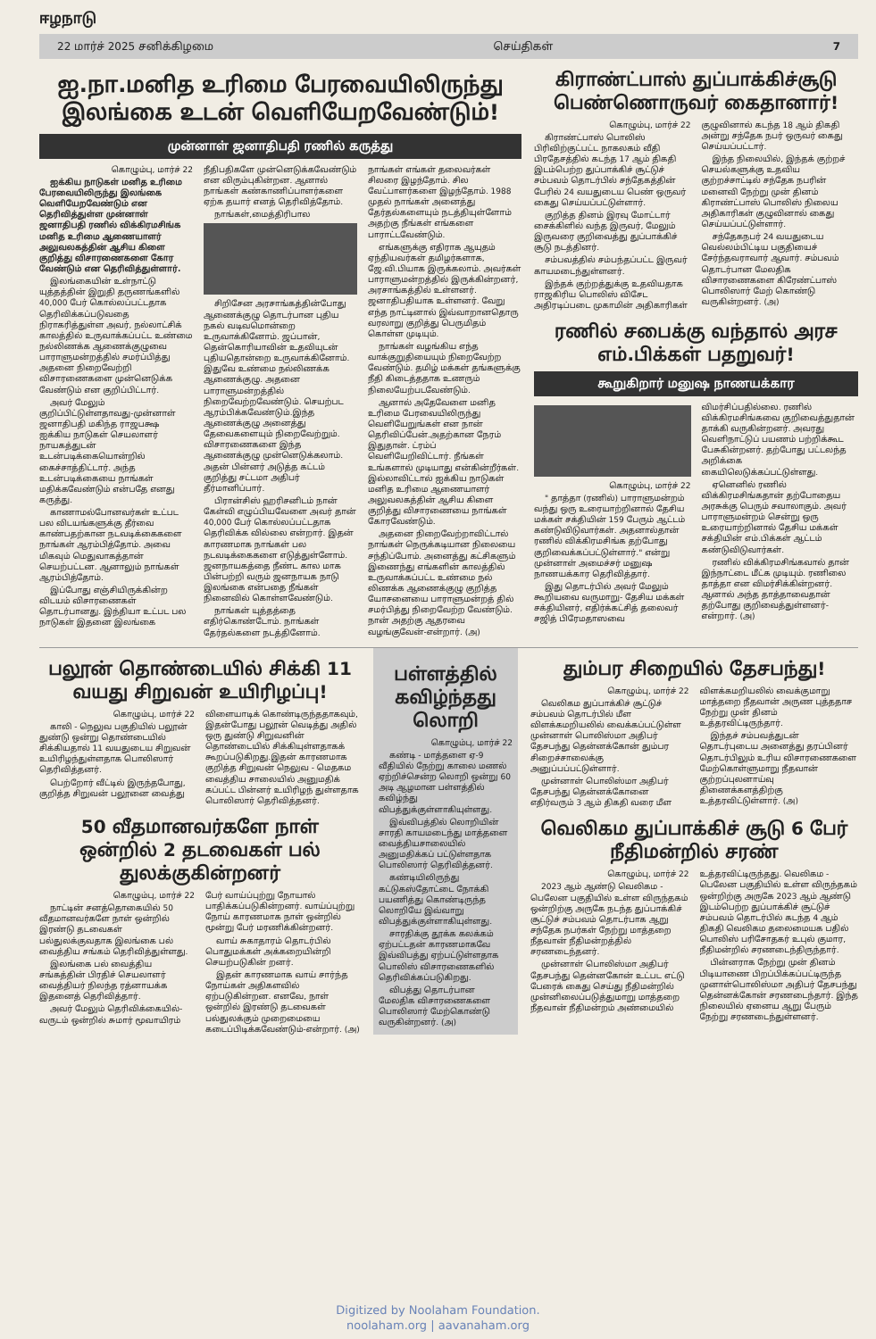ஈழநாடு
22 மார்ச் 2025 சனிக்கிழமை செய்திகள் 7
ஐ.நா.மனித உரிமை பேரவையிலிருந்து இலங்கை உடன் வெளியேறவேண்டும்!
முன்னாள் ஜனாதிபதி ரணில் கருத்து
கொழும்பு, மார்ச் 22
ஐக்கிய நாடுகள் மனித உரிமை பேரவையிலிருந்து இலங்கை வெளியேறவேண்டும் என தெரிவித்துள்ள முன்னாள் ஜனாதிபதி ரணில் விக்கிரமசிங்க மனித உரிமை ஆணையாளர் அலுவலகத்தின் ஆசிய கிளை குறித்து விசாரணைகளை கோர வேண்டும் என தெரிவித்துள்ளார்.
இலங்கையின் உள்நாட்டு யுத்தத்தின் இறுதி தருணங்களில் 40,000 பேர் கொல்லப்பட்டதாக தெரிவிக்கப்படுவதை நிராகரித்துள்ள அவர், நல்லாட்சிக் காலத்தில் உருவாக்கப்பட்ட உண்மை நல்லிணக்க ஆணைக்குழுவை பாராளுமன்றத்தில் சமர்ப்பித்து அதனை நிறைவேற்றி விசாரணைகளை முன்னெடுக்க வேண்டும் என குறிப்பிட்டார்.
அவர் மேலும் குறிப்பிட்டுள்ளதாவது-முன்னாள் ஜனாதிபதி மகிந்த ராஜபக்ஷ ஐக்கிய நாடுகள் செயலாளர் நாயகத்துடன் உடன்படிக்கையொன்றில் கைச்சாத்திட்டார். அந்த உடன்படிக்கையை நாங்கள் மதிக்கவேண்டும் என்பதே எனது கருத்து.
காணாமல்போனவர்கள் உட்பட பல விடயங்களுக்கு தீர்வை காண்பதற்கான நடவடிக்கைகளை நாங்கள் ஆரம்பித்தோம். அவை மிகவும் மெதுவாகத்தான் செயற்பட்டன. ஆனாலும் நாங்கள் ஆரம்பித்தோம்.
இப்போது எஞ்சியிருக்கின்ற விடயம் விசாரணைகள் தொடர்பானது. இந்தியா உட்பட பல நாடுகள் இதனை இலங்கை நீதிபதிகளே முன்னெடுக்கவேண்டும் என விரும்புகின்றன. ஆனால் நாங்கள் கண்காணிப்பாளர்களை ஏற்க தயார் எனத் தெரிவித்தோம்.
நாங்கள்,மைத்திரிபால
சிறிசேன அரசாங்கத்தின்போது ஆணைக்குழு தொடர்பான புதிய நகல் வடிவமொன்றை உருவாக்கினோம். ஜப்பான், தென்கொரியாவின் உதவியுடன் புதியதொன்றை உருவாக்கினோம். இதுவே உண்மை நல்லிணக்க ஆணைக்குழு. அதனை பாராளுமன்றத்தில் நிறைவேற்றவேண்டும். செயற்பட ஆரம்பிக்கவேண்டும்.இந்த ஆணைக்குழு அனைத்து தேவைகளையும் நிறைவேற்றும். விசாரணைகளை இந்த ஆணைக்குழு முன்னெடுக்கலாம். அதன் பின்னர் அடுத்த கட்டம் குறித்து சட்டமா அதிபர் தீர்மானிப்பார்.
பிரான்சிஸ் ஹரிசனிடம் நான் கேள்வி எழுப்பியவேளை அவர் தான் 40,000 பேர் கொல்லப்பட்டதாக தெரிவிக்க வில்லை என்றார். இதன் காரணமாக நாங்கள் பல நடவடிக்கைகளை எடுத்துள்ளோம். ஜனநாயகத்தை நீண்ட கால மாக பின்பற்றி வரும் ஜனநாயக நாடு இலங்கை என்பதை நீங்கள் நினைவில் கொள்ளவேண்டும்.
நாங்கள் யுத்தத்தை எதிர்கொண்டோம். நாங்கள் தேர்தல்களை நடத்தினோம். நாங்கள் எங்கள் தலைவர்கள் சிலரை இழந்தோம். சில வேட்பாளர்களை இழந்தோம். 1988 முதல் நாங்கள் அனைத்து தேர்தல்களையும் நடத்தியுள்ளோம் அதற்கு நீங்கள் எங்களை பாராட்டவேண்டும்.
எங்களுக்கு எதிராக ஆயுதம் ஏந்தியவர்கள் தமிழர்களாக, ஜே.வி.பியாக இருக்கலாம். அவர்கள் பாராளுமன்றத்தில் இருக்கின்றனர், அரசாங்கத்தில் உள்ளனர். ஜனாதிபதியாக உள்ளனர். வேறு எந்த நாட்டினால் இவ்வாறானதொரு வரலாறு குறித்து பெருமிதம் கொள்ள முடியும்.
நாங்கள் வழங்கிய எந்த வாக்குறுதியையும் நிறைவேற்ற வேண்டும். தமிழ் மக்கள் தங்களுக்கு நீதி கிடைத்ததாக உணரும் நிலையேற்படவேண்டும்.
ஆனால் அதேவேளை மனித உரிமை பேரவையிலிருந்து வெளியேறுங்கள் என நான் தெரிவிப்பேன்.அதற்கான நேரம் இதுதான். ட்ரம்ப் வெளியேறிவிட்டார். நீங்கள் உங்களால் முடியாது என்கின்றீர்கள். இல்லாவிட்டால் ஐக்கிய நாடுகள் மனித உரிமை ஆணையாளர் அலுவலகத்தின் ஆசிய கிளை குறித்து விசாரணையை நாங்கள் கோரவேண்டும்.
அதனை நிறைவேற்றாவிட்டால் நாங்கள் நெருக்கடியான நிலையை சந்திப்போம். அனைத்து கட்சிகளும் இணைந்து எங்களின் காலத்தில் உருவாக்கப்பட்ட உண்மை நல் லிணக்க ஆணைக்குழு குறித்த யோசனையை பாராளுமன்றத் தில் சமர்பித்து நிறைவேற்ற வேண்டும். நான் அதற்கு ஆதரவை வழங்குவேன்-என்றார். (அ)
கிராண்ட்பாஸ் துப்பாக்கிச்சூடு பெண்ணொருவர் கைதானார்!
கொழும்பு, மார்ச் 22
கிராண்ட்பாஸ் பொலிஸ் பிரிவிற்குட்பட்ட நாகலகம் வீதி பிரதேசத்தில் கடந்த 17 ஆம் திகதி இடம்பெற்ற துப்பாக்கிச் சூட்டுச் சம்பவம் தொடர்பில் சந்தேகத்தின் பேரில் 24 வயதுடைய பெண் ஒருவர் கைது செய்யப்பட்டுள்ளார்.
குறித்த தினம் இரவு மோட்டார் சைக்கிளில் வந்த இருவர், மேலும் இருவரை குறிவைத்து துப்பாக்கிச் சூடு நடத்தினர்.
சம்பவத்தில் சம்பந்தப்பட்ட இருவர் காயமடைந்துள்ளனர்.
இந்தக் குற்றத்துக்கு உதவியதாக ராஜகிரிய பொலிஸ் விசேட அதிரடிப்படை முகாமின் அதிகாரிகள் குழுவினால் கடந்த 18 ஆம் திகதி அன்று சந்தேக நபர் ஒருவர் கைது செய்யப்பட்டார்.
இந்த நிலையில், இந்தக் குற்றச் செயல்களுக்கு உதவிய குற்றச்சாட்டில் சந்தேக நபரின் மனைவி நேற்று முன் தினம் கிராண்ட்பாஸ் பொலிஸ் நிலைய அதிகாரிகள் குழுவினால் கைது செய்யப்பட்டுள்ளார்.
சந்தேகநபர் 24 வயதுடைய வெல்லம்பிட்டிய பகுதியைச் சேர்ந்தவராவார் ஆவார். சம்பவம் தொடர்பான மேலதிக விசாரணைகளை கிரேண்ட்பாஸ் பொலிஸார் மேற் கொண்டு வருகின்றனர். (அ)
ரணில் சபைக்கு வந்தால் அரச எம்.பிக்கள் பதறுவர்!
கூறுகிறார் மனுஷ நாணயக்கார
கொழும்பு, மார்ச் 22
" தாத்தா (ரணில்) பாராளுமன்றம் வந்து ஒரு உரையாற்றினால் தேசிய மக்கள் சக்தியின் 159 பேரும் ஆட்டம் கண்டுவிடுவார்கள். அதனால்தான் ரணில் விக்கிரமசிங்க தற்போது குறிவைக்கப்பட்டுள்ளார்." என்று முன்னாள் அமைச்சர் மனுஷ நாணயக்கார தெரிவித்தார்.
இது தொடர்பில் அவர் மேலும் கூறியவை வருமாறு- தேசிய மக்கள் சக்தியினர், எதிர்க்கட்சித் தலைவர் சஜித் பிரேமதாஸவை விமர்சிப்பதில்லை. ரணில் விக்கிரமசிங்கவை குறிவைத்துதான் தாக்கி வருகின்றனர். அவரது வெளிநாட்டுப் பயணம் பற்றிக்கூட பேசுகின்றனர். தற்போது பட்டலந்த அறிக்கை கையிலெடுக்கப்பட்டுள்ளது.
ஏனெனில் ரணில் விக்கிரமசிங்கதான் தற்போதைய அரசுக்கு பெரும் சவாலாகும். அவர் பாராளுமன்றம் சென்று ஒரு உரையாற்றினால் தேசிய மக்கள் சக்தியின் எம்.பிக்கள் ஆட்டம் கண்டுவிடுவார்கள்.
ரணில் விக்கிரமசிங்கவால் தான் இந்நாட்டை மீட்க முடியும். ரணிலை தாத்தா என விமர்சிக்கின்றனர். ஆனால் அந்த தாத்தாவைதான் தற்போது குறிவைத்துள்ளனர்-என்றார். (அ)
பலூன் தொண்டையில் சிக்கி 11 வயது சிறுவன் உயிரிழப்பு!
கொழும்பு, மார்ச் 22
காலி - நெலுவ பகுதியில் பலூன் துண்டு ஒன்று தொண்டையில் சிக்கியதால் 11 வயதுடைய சிறுவன் உயிரிழந்துள்ளதாக பொலிஸார் தெரிவித்தனர்.
பெற்றோர் வீட்டில் இருந்தபோது, குறித்த சிறுவன் பலூனை வைத்து விளையாடிக் கொண்டிருந்ததாகவும், இதன்போது பலூன் வெடித்து அதில் ஒரு துண்டு சிறுவனின் தொண்டையில் சிக்கியுள்ளதாகக் கூறப்படுகிறது.இதன் காரணமாக குறித்த சிறுவன் நெலுவ - மெதகம வைத்திய சாலையில் அனுமதிக் கப்பட்ட பின்னர் உயிரிழந் துள்ளதாக பொலிஸார் தெரிவித்தனர்.
50 வீதமானவர்களே நாள் ஒன்றில் 2 தடவைகள் பல் துலக்குகின்றனர்
கொழும்பு, மார்ச் 22
நாட்டின் சனத்தொகையில் 50 வீதமானவர்களே நாள் ஒன்றில் இரண்டு தடவைகள் பல்துலக்குவதாக இலங்கை பல் வைத்திய சங்கம் தெரிவித்துள்ளது.
இலங்கை பல் வைத்திய சங்கத்தின் பிரதிச் செயலாளர் வைத்தியர் நிலந்த ரத்னாயக்க இதனைத் தெரிவித்தார்.
அவர் மேலும் தெரிவிக்கையில்-வருடம் ஒன்றில் சுமார் மூவாயிரம் பேர் வாய்ப்புற்று நோயால் பாதிக்கப்படுகின்றனர். வாய்ப்புற்று நோய் காரணமாக நாள் ஒன்றில் மூன்று பேர் மரணிக்கின்றனர்.
வாய் சுகாதாரம் தொடர்பில் பொதுமக்கள் அக்கறையின்றி செயற்படுகின் றனர்.
இதன் காரணமாக வாய் சார்ந்த நோய்கள் அதிகளவில் ஏற்படுகின்றன. எனவே, நாள் ஒன்றில் இரண்டு தடவைகள் பல்துலக்கும் முறைமையை கடைப்பிடிக்கவேண்டும்-என்றார். (அ)
பள்ளத்தில் கவிழ்ந்தது லொறி
கொழும்பு, மார்ச் 22
கண்டி - மாத்தளை ஏ-9 வீதியில் நேற்று காலை மணல் ஏற்றிச்சென்ற லொறி ஒன்று 60 அடி ஆழமான பள்ளத்தில் கவிழ்ந்து விபத்துக்குள்ளாகியுள்ளது.
இவ்விபத்தில் லொறியின் சாரதி காயமடைந்து மாத்தளை வைத்தியசாலையில் அனுமதிக்கப் பட்டுள்ளதாக பொலிஸார் தெரிவித்தனர்.
கண்டியிலிருந்து கட்டுகஸ்தோட்டை நோக்கி பயணித்து கொண்டிருந்த லொறியே இவ்வாறு விபத்துக்குள்ளாகியுள்ளது.
சாரதிக்கு தூக்க கலக்கம் ஏற்பட்டதன் காரணமாகவே இவ்விபத்து ஏற்பட்டுள்ளதாக பொலிஸ் விசாரணைகளில் தெரிவிக்கப்படுகிறது.
விபத்து தொடர்பான மேலதிக விசாரணைகளை பொலிஸார் மேற்கொண்டு வருகின்றனர். (அ)
தும்பர சிறையில் தேசபந்து!
கொழும்பு, மார்ச் 22
வெலிகம துப்பாக்கிச் சூட்டுச் சம்பவம் தொடர்பில் மீள விளக்கமறியலில் வைக்கப்பட்டுள்ள முன்னாள் பொலிஸ்மா அதிபர் தேசபந்து தென்னக்கோன் தும்பர சிறைச்சாலைக்கு அனுப்பப்பட்டுள்ளார்.
முன்னாள் பொலிஸ்மா அதிபர் தேசபந்து தென்னக்கோனை எதிர்வரும் 3 ஆம் திகதி வரை மீள விளக்கமறியலில் வைக்குமாறு மாத்தறை நீதவான் அருண புத்ததாச நேற்று முன் தினம் உத்தரவிட்டிருந்தார்.
இந்தச் சம்பவத்துடன் தொடர்புடைய அனைத்து தரப்பினர் தொடர்பிலும் உரிய விசாரணைகளை மேற்கொள்ளுமாறு நீதவான் குற்றப்புலனாய்வு திணைக்களத்திற்கு உத்தரவிட்டுள்ளார். (அ)
வெலிகம துப்பாக்கிச் சூடு 6 பேர் நீதிமன்றில் சரண்
கொழும்பு, மார்ச் 22
2023 ஆம் ஆண்டு வெலிகம - பெலேன பகுதியில் உள்ள விருந்தகம் ஒன்றிற்கு அருகே நடந்த துப்பாக்கிச் சூட்டுச் சம்பவம் தொடர்பாக ஆறு சந்தேக நபர்கள் நேற்று மாத்தறை நீதவான் நீதிமன்றத்தில் சரணடைந்தனர்.
முன்னாள் பொலிஸ்மா அதிபர் தேசபந்து தென்னகோன் உட்பட எட்டு பேரைக் கைது செய்து நீதிமன்றில் முன்னிலைப்படுத்துமாறு மாத்தறை நீதவான் நீதிமன்றம் அண்மையில் உத்தரவிட்டிருந்தது. வெலிகம - பெலேன பகுதியில் உள்ள விருந்தகம் ஒன்றிற்கு அருகே 2023 ஆம் ஆண்டு இடம்பெற்ற துப்பாக்கிச் சூட்டுச் சம்பவம் தொடர்பில் கடந்த 4 ஆம் திகதி வெலிகம தலைமையக பதில் பொலிஸ் பரிசோதகர் உபுல் குமார, நீதிமன்றில் சரணடைந்திருந்தார்.
பின்னராக நேற்று முன் தினம் பிடியாணை பிறப்பிக்கப்பட்டிருந்த முனாள்பொலிஸ்மா அதிபர் தேசபந்து தென்னக்கோன் சரணடைந்தார். இந்த நிலையில் ஏனைய ஆறு பேரும் நேற்று சரணடைந்துள்ளனர்.
Digitized by Noolaham Foundation.
noolaham.org | aavanaham.org